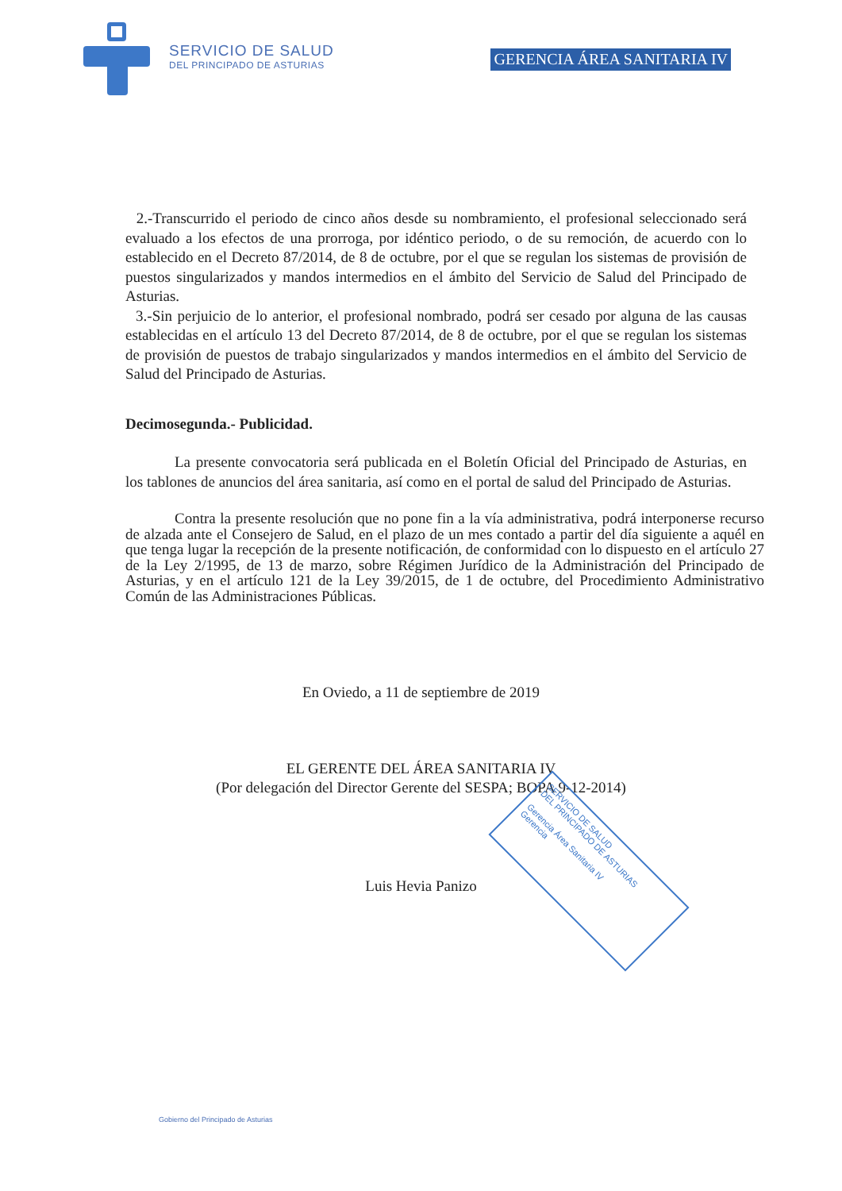SERVICIO DE SALUD
DEL PRINCIPADO DE ASTURIAS
GERENCIA ÁREA SANITARIA IV
2.-Transcurrido el periodo de cinco años desde su nombramiento, el profesional seleccionado será evaluado a los efectos de una prorroga, por idéntico periodo, o de su remoción, de acuerdo con lo establecido en el Decreto 87/2014, de 8 de octubre, por el que se regulan los sistemas de provisión de puestos singularizados y mandos intermedios en el ámbito del Servicio de Salud del Principado de Asturias.
3.-Sin perjuicio de lo anterior, el profesional nombrado, podrá ser cesado por alguna de las causas establecidas en el artículo 13 del Decreto 87/2014, de 8 de octubre, por el que se regulan los sistemas de provisión de puestos de trabajo singularizados y mandos intermedios en el ámbito del Servicio de Salud del Principado de Asturias.
Decimosegunda.- Publicidad.
La presente convocatoria será publicada en el Boletín Oficial del Principado de Asturias, en los tablones de anuncios del área sanitaria, así como en el portal de salud del Principado de Asturias.
Contra la presente resolución que no pone fin a la vía administrativa, podrá interponerse recurso de alzada ante el Consejero de Salud, en el plazo de un mes contado a partir del día siguiente a aquél en que tenga lugar la recepción de la presente notificación, de conformidad con lo dispuesto en el artículo 27 de la Ley 2/1995, de 13 de marzo, sobre Régimen Jurídico de la Administración del Principado de Asturias, y en el artículo 121 de la Ley 39/2015, de 1 de octubre, del Procedimiento Administrativo Común de las Administraciones Públicas.
En Oviedo, a 11 de septiembre de 2019
EL GERENTE DEL ÁREA SANITARIA IV
(Por delegación del Director Gerente del SESPA; BOPA 9-12-2014)
Luis Hevia Panizo
SERVICIO DE SALUD
DEL PRINCIPADO DE ASTURIAS
Gerencia Área Sanitaria IV
Gerencia
Gobierno del Principado de Asturias